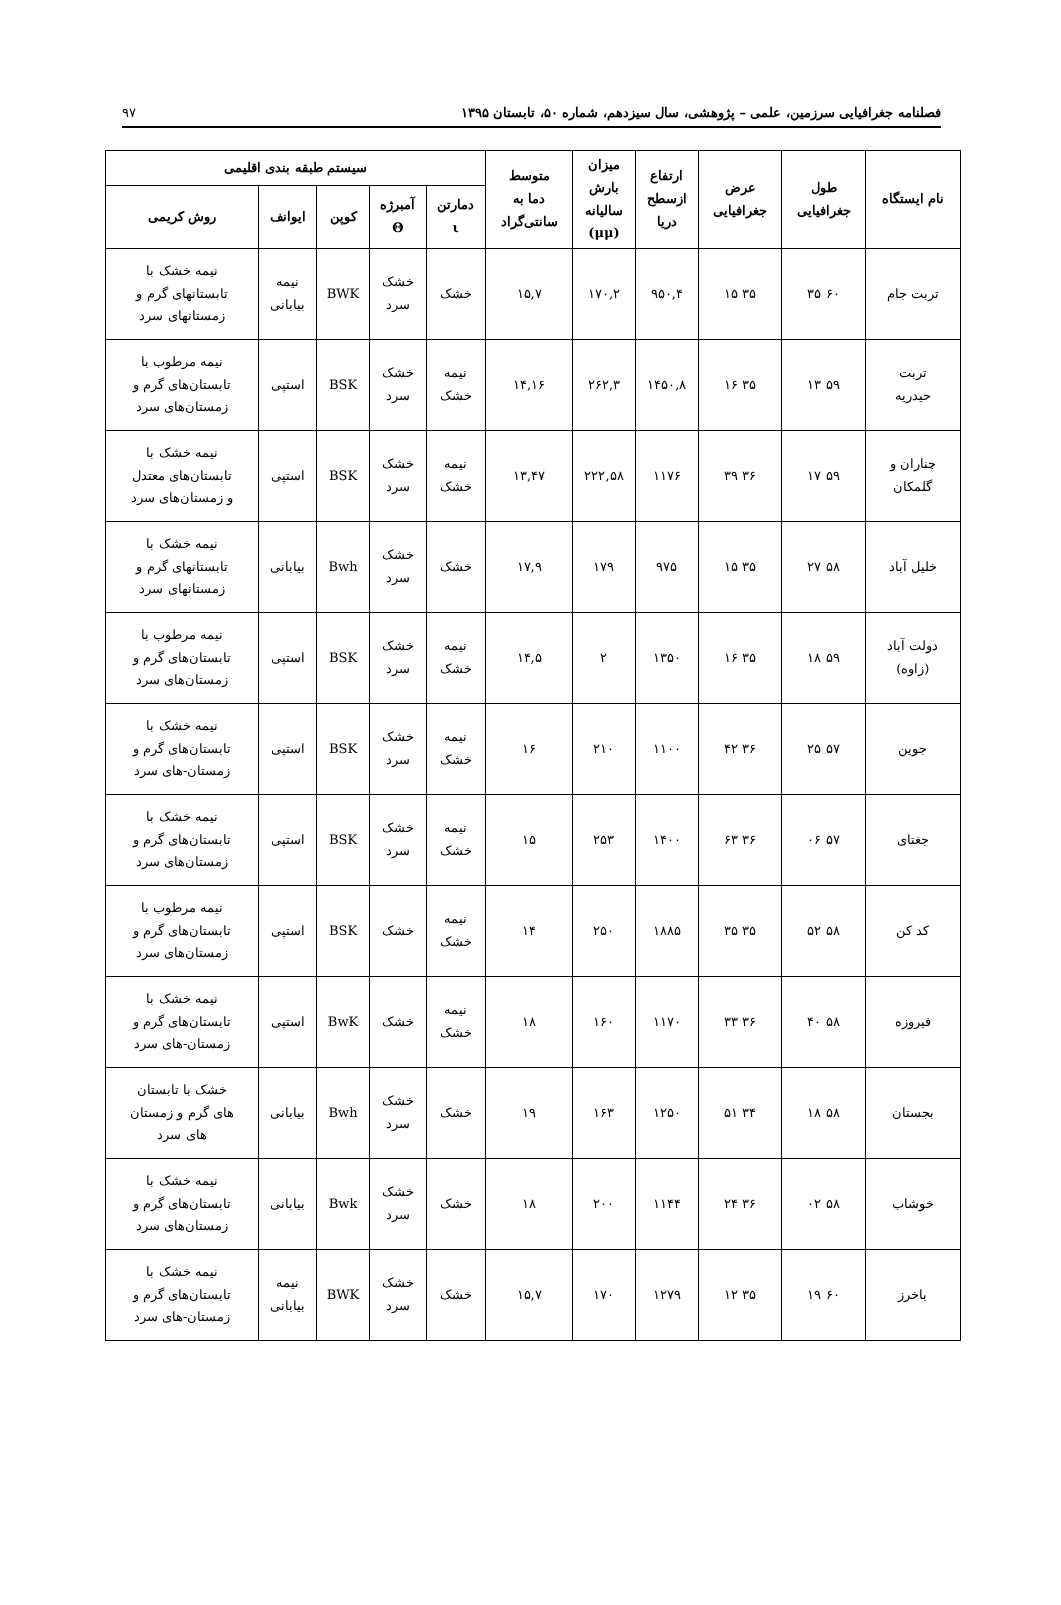فصلنامه جغرافیایی سرزمین، علمی – پژوهشی، سال سیزدهم، شماره ۵۰، تابستان ۱۳۹۵ ۹۷
| نام ایستگاه | طول جغرافیایی | عرض جغرافیایی | ارتفاع ازسطح دریا | میزان بارش سالیانه (μμ) | متوسط دما به سانتی‌گراد | سیستم طبقه بندی اقلیمی | | | | |
| --- | --- | --- | --- | --- | --- | --- | --- | --- | --- | --- |
| | | | | | | دمارتن ι | آمبرژه Θ | کوپن | ایوانف | روش کریمی |
| تربت جام | ۶۰ ۳۵ | ۳۵ ۱۵ | ۹۵۰,۴ | ۱۷۰,۲ | ۱۵,۷ | خشک | خشک سرد | BWK | نیمه بیابانی | نیمه خشک با تابستانهای گرم و زمستانهای سرد |
| تربت حیدریه | ۵۹ ۱۳ | ۳۵ ۱۶ | ۱۴۵۰,۸ | ۲۶۲,۳ | ۱۴,۱۶ | نیمه خشک | خشک سرد | BSK | استپی | نیمه مرطوب با تابستان‌های گرم و زمستان‌های سرد |
| چناران و گلمکان | ۵۹ ۱۷ | ۳۶ ۳۹ | ۱۱۷۶ | ۲۲۲,۵۸ | ۱۳,۴۷ | نیمه خشک | خشک سرد | BSK | استپی | نیمه خشک با تابستان‌های معتدل و زمستان‌های سرد |
| خلیل آباد | ۵۸ ۲۷ | ۳۵ ۱۵ | ۹۷۵ | ۱۷۹ | ۱۷,۹ | خشک | خشک سرد | Bwh | بیابانی | نیمه خشک با تابستانهای گرم و زمستانهای سرد |
| دولت آباد (زاوه) | ۵۹ ۱۸ | ۳۵ ۱۶ | ۱۳۵۰ | ۲ | ۱۴,۵ | نیمه خشک | خشک سرد | BSK | استپی | نیمه مرطوب با تابستان‌های گرم و زمستان‌های سرد |
| جوین | ۵۷ ۲۵ | ۳۶ ۴۲ | ۱۱۰۰ | ۲۱۰ | ۱۶ | نیمه خشک | خشک سرد | BSK | استپی | نیمه خشک با تابستان‌های گرم و زمستان-های سرد |
| جغتای | ۵۷ ۰۶ | ۳۶ ۶۳ | ۱۴۰۰ | ۲۵۳ | ۱۵ | نیمه خشک | خشک سرد | BSK | استپی | نیمه خشک با تابستان‌های گرم و زمستان‌های سرد |
| کد کن | ۵۸ ۵۲ | ۳۵ ۳۵ | ۱۸۸۵ | ۲۵۰ | ۱۴ | نیمه خشک | خشک | BSK | استپی | نیمه مرطوب با تابستان‌های گرم و زمستان‌های سرد |
| فیروزه | ۵۸ ۴۰ | ۳۶ ۳۳ | ۱۱۷۰ | ۱۶۰ | ۱۸ | نیمه خشک | خشک | BwK | استپی | نیمه خشک با تابستان‌های گرم و زمستان-های سرد |
| بجستان | ۵۸ ۱۸ | ۳۴ ۵۱ | ۱۲۵۰ | ۱۶۳ | ۱۹ | خشک | خشک سرد | Bwh | بیابانی | خشک با تابستان های گرم و زمستان های سرد |
| خوشاب | ۵۸ ۰۲ | ۳۶ ۲۴ | ۱۱۴۴ | ۲۰۰ | ۱۸ | خشک | خشک سرد | Bwk | بیابانی | نیمه خشک با تابستان‌های گرم و زمستان‌های سرد |
| باخرز | ۶۰ ۱۹ | ۳۵ ۱۲ | ۱۲۷۹ | ۱۷۰ | ۱۵,۷ | خشک | خشک سرد | BWK | نیمه بیابانی | نیمه خشک با تابستان‌های گرم و زمستان-های سرد |